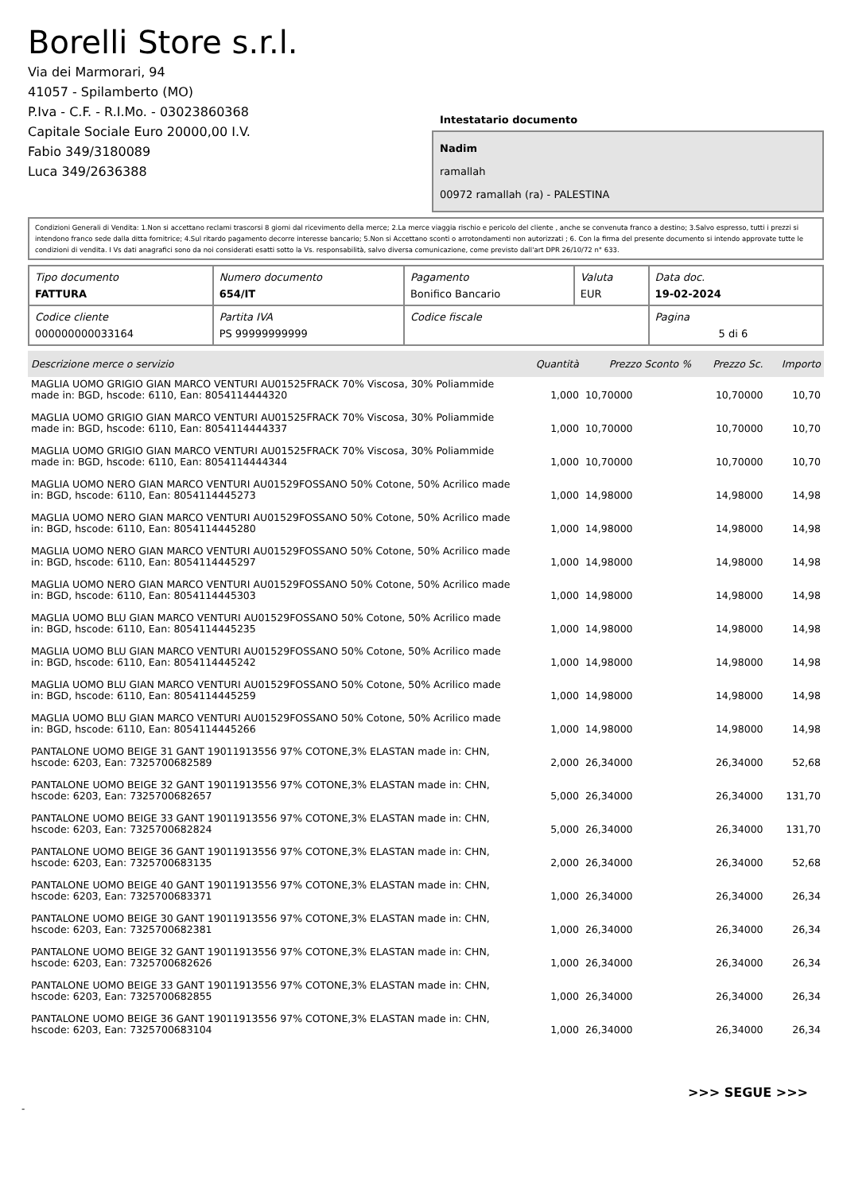Borelli Store s.r.l.
Via dei Marmorari, 94
41057 - Spilamberto (MO)
P.Iva - C.F. - R.I.Mo. - 03023860368
Capitale Sociale Euro 20000,00 I.V.
Fabio 349/3180089
Luca 349/2636388
Intestatario documento
Nadim
ramallah
00972 ramallah (ra) - PALESTINA
Condizioni Generali di Vendita: 1.Non si accettano reclami trascorsi 8 giorni dal ricevimento della merce; 2.La merce viaggia rischio e pericolo del cliente , anche se convenuta franco a destino; 3.Salvo espresso, tutti i prezzi si intendono franco sede dalla ditta fornitrice; 4.Sul ritardo pagamento decorre interesse bancario; 5.Non si Accettano sconti o arrotondamenti non autorizzati ; 6. Con la firma del presente documento si intendo approvate tutte le condizioni di vendita. I Vs dati anagrafici sono da noi considerati esatti sotto la Vs. responsabilità, salvo diversa comunicazione, come previsto dall'art DPR 26/10/72 n° 633.
| Tipo documento FATTURA | Numero documento 654/IT | Pagamento Bonifico Bancario | Valuta EUR | Data doc. 19-02-2024 |
| Codice cliente 000000000033164 | Partita IVA PS 99999999999 | Codice fiscale | | Pagina 5 di 6 |
| Descrizione merce o servizio | Quantità | Prezzo Sconto % | Prezzo Sc. | Importo |
| --- | --- | --- | --- | --- |
| MAGLIA UOMO GRIGIO GIAN MARCO VENTURI AU01525FRACK 70% Viscosa, 30% Poliammide made in: BGD, hscode: 6110, Ean: 8054114444320 | 1,000 | 10,70000 | 10,70000 | 10,70 |
| MAGLIA UOMO GRIGIO GIAN MARCO VENTURI AU01525FRACK 70% Viscosa, 30% Poliammide made in: BGD, hscode: 6110, Ean: 8054114444337 | 1,000 | 10,70000 | 10,70000 | 10,70 |
| MAGLIA UOMO GRIGIO GIAN MARCO VENTURI AU01525FRACK 70% Viscosa, 30% Poliammide made in: BGD, hscode: 6110, Ean: 8054114444344 | 1,000 | 10,70000 | 10,70000 | 10,70 |
| MAGLIA UOMO NERO GIAN MARCO VENTURI AU01529FOSSANO 50% Cotone, 50% Acrilico made in: BGD, hscode: 6110, Ean: 8054114445273 | 1,000 | 14,98000 | 14,98000 | 14,98 |
| MAGLIA UOMO NERO GIAN MARCO VENTURI AU01529FOSSANO 50% Cotone, 50% Acrilico made in: BGD, hscode: 6110, Ean: 8054114445280 | 1,000 | 14,98000 | 14,98000 | 14,98 |
| MAGLIA UOMO NERO GIAN MARCO VENTURI AU01529FOSSANO 50% Cotone, 50% Acrilico made in: BGD, hscode: 6110, Ean: 8054114445297 | 1,000 | 14,98000 | 14,98000 | 14,98 |
| MAGLIA UOMO NERO GIAN MARCO VENTURI AU01529FOSSANO 50% Cotone, 50% Acrilico made in: BGD, hscode: 6110, Ean: 8054114445303 | 1,000 | 14,98000 | 14,98000 | 14,98 |
| MAGLIA UOMO BLU GIAN MARCO VENTURI AU01529FOSSANO 50% Cotone, 50% Acrilico made in: BGD, hscode: 6110, Ean: 8054114445235 | 1,000 | 14,98000 | 14,98000 | 14,98 |
| MAGLIA UOMO BLU GIAN MARCO VENTURI AU01529FOSSANO 50% Cotone, 50% Acrilico made in: BGD, hscode: 6110, Ean: 8054114445242 | 1,000 | 14,98000 | 14,98000 | 14,98 |
| MAGLIA UOMO BLU GIAN MARCO VENTURI AU01529FOSSANO 50% Cotone, 50% Acrilico made in: BGD, hscode: 6110, Ean: 8054114445259 | 1,000 | 14,98000 | 14,98000 | 14,98 |
| MAGLIA UOMO BLU GIAN MARCO VENTURI AU01529FOSSANO 50% Cotone, 50% Acrilico made in: BGD, hscode: 6110, Ean: 8054114445266 | 1,000 | 14,98000 | 14,98000 | 14,98 |
| PANTALONE UOMO BEIGE 31 GANT 19011913556 97% COTONE,3% ELASTAN made in: CHN, hscode: 6203, Ean: 7325700682589 | 2,000 | 26,34000 | 26,34000 | 52,68 |
| PANTALONE UOMO BEIGE 32 GANT 19011913556 97% COTONE,3% ELASTAN made in: CHN, hscode: 6203, Ean: 7325700682657 | 5,000 | 26,34000 | 26,34000 | 131,70 |
| PANTALONE UOMO BEIGE 33 GANT 19011913556 97% COTONE,3% ELASTAN made in: CHN, hscode: 6203, Ean: 7325700682824 | 5,000 | 26,34000 | 26,34000 | 131,70 |
| PANTALONE UOMO BEIGE 36 GANT 19011913556 97% COTONE,3% ELASTAN made in: CHN, hscode: 6203, Ean: 7325700683135 | 2,000 | 26,34000 | 26,34000 | 52,68 |
| PANTALONE UOMO BEIGE 40 GANT 19011913556 97% COTONE,3% ELASTAN made in: CHN, hscode: 6203, Ean: 7325700683371 | 1,000 | 26,34000 | 26,34000 | 26,34 |
| PANTALONE UOMO BEIGE 30 GANT 19011913556 97% COTONE,3% ELASTAN made in: CHN, hscode: 6203, Ean: 7325700682381 | 1,000 | 26,34000 | 26,34000 | 26,34 |
| PANTALONE UOMO BEIGE 32 GANT 19011913556 97% COTONE,3% ELASTAN made in: CHN, hscode: 6203, Ean: 7325700682626 | 1,000 | 26,34000 | 26,34000 | 26,34 |
| PANTALONE UOMO BEIGE 33 GANT 19011913556 97% COTONE,3% ELASTAN made in: CHN, hscode: 6203, Ean: 7325700682855 | 1,000 | 26,34000 | 26,34000 | 26,34 |
| PANTALONE UOMO BEIGE 36 GANT 19011913556 97% COTONE,3% ELASTAN made in: CHN, hscode: 6203, Ean: 7325700683104 | 1,000 | 26,34000 | 26,34000 | 26,34 |
>>> SEGUE >>>
-